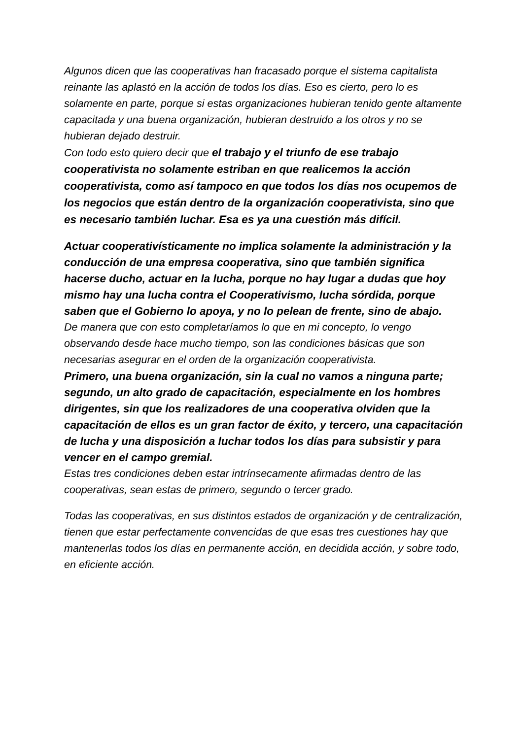Algunos dicen que las cooperativas han fracasado porque el sistema capitalista reinante las aplastó en la acción de todos los días. Eso es cierto, pero lo es solamente en parte, porque si estas organizaciones hubieran tenido gente altamente capacitada y una buena organización, hubieran destruido a los otros y no se hubieran dejado destruir.
Con todo esto quiero decir que el trabajo y el triunfo de ese trabajo cooperativista no solamente estriban en que realicemos la acción cooperativista, como así tampoco en que todos los días nos ocupemos de los negocios que están dentro de la organización cooperativista, sino que es necesario también luchar. Esa es ya una cuestión más difícil.
Actuar cooperativísticamente no implica solamente la administración y la conducción de una empresa cooperativa, sino que también significa hacerse ducho, actuar en la lucha, porque no hay lugar a dudas que hoy mismo hay una lucha contra el Cooperativismo, lucha sórdida, porque saben que el Gobierno lo apoya, y no lo pelean de frente, sino de abajo.
De manera que con esto completaríamos lo que en mi concepto, lo vengo observando desde hace mucho tiempo, son las condiciones básicas que son necesarias asegurar en el orden de la organización cooperativista.
Primero, una buena organización, sin la cual no vamos a ninguna parte; segundo, un alto grado de capacitación, especialmente en los hombres dirigentes, sin que los realizadores de una cooperativa olviden que la capacitación de ellos es un gran factor de éxito, y tercero, una capacitación de lucha y una disposición a luchar todos los días para subsistir y para vencer en el campo gremial.
Estas tres condiciones deben estar intrínsecamente afirmadas dentro de las cooperativas, sean estas de primero, segundo o tercer grado.
Todas las cooperativas, en sus distintos estados de organización y de centralización, tienen que estar perfectamente convencidas de que esas tres cuestiones hay que mantenerlas todos los días en permanente acción, en decidida acción, y sobre todo, en eficiente acción.